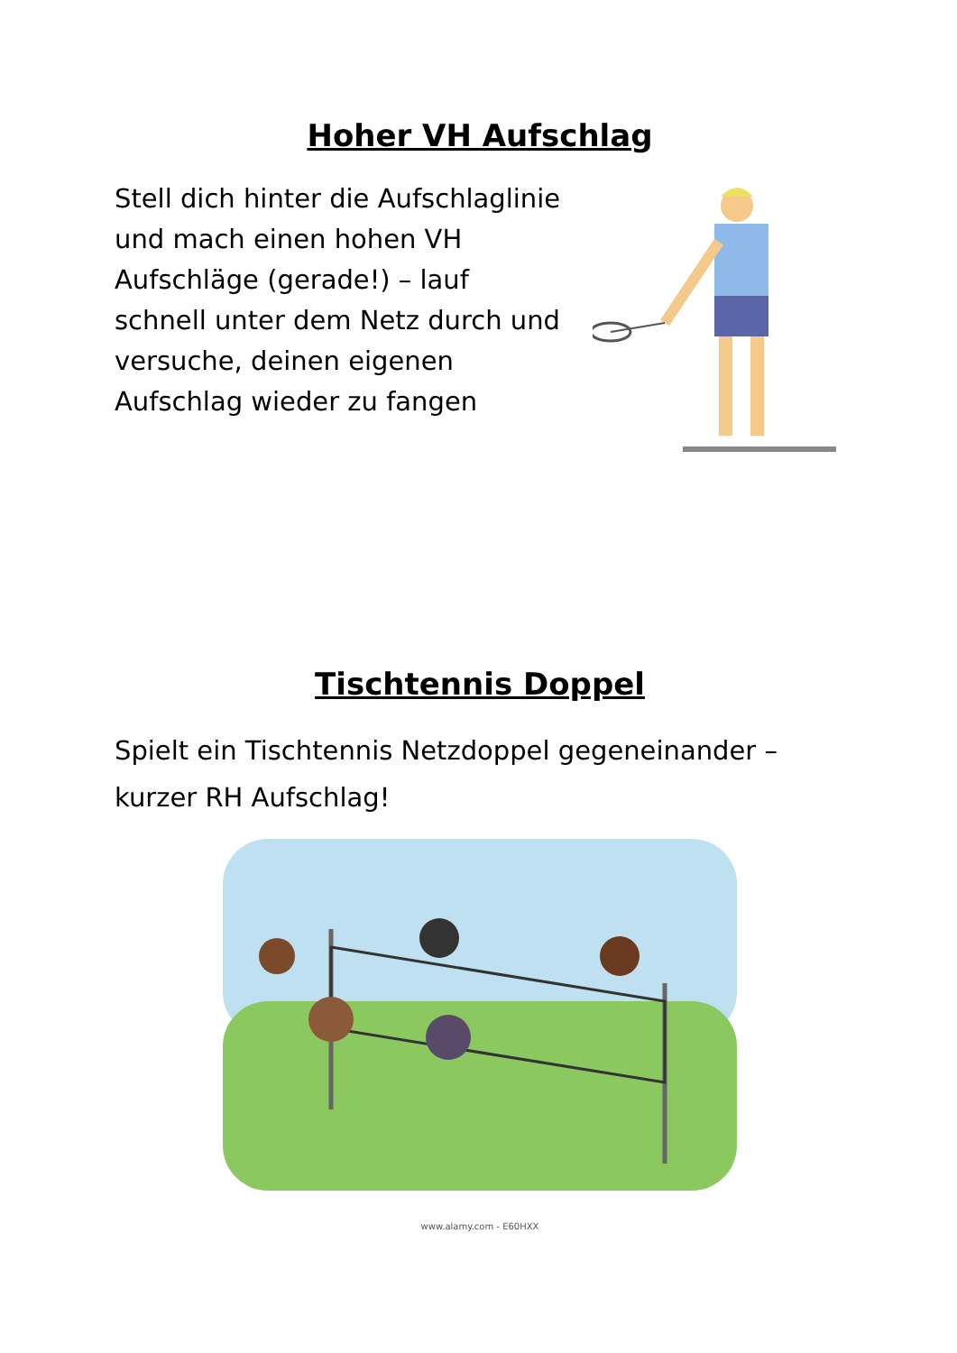Hoher VH Aufschlag
Stell dich hinter die Aufschlaglinie und mach einen hohen VH Aufschläge (gerade!) – lauf schnell unter dem Netz durch und versuche, deinen eigenen Aufschlag wieder zu fangen
Tischtennis Doppel
Spielt ein Tischtennis Netzdoppel gegeneinander – kurzer RH Aufschlag!
www.alamy.com - E60HXX